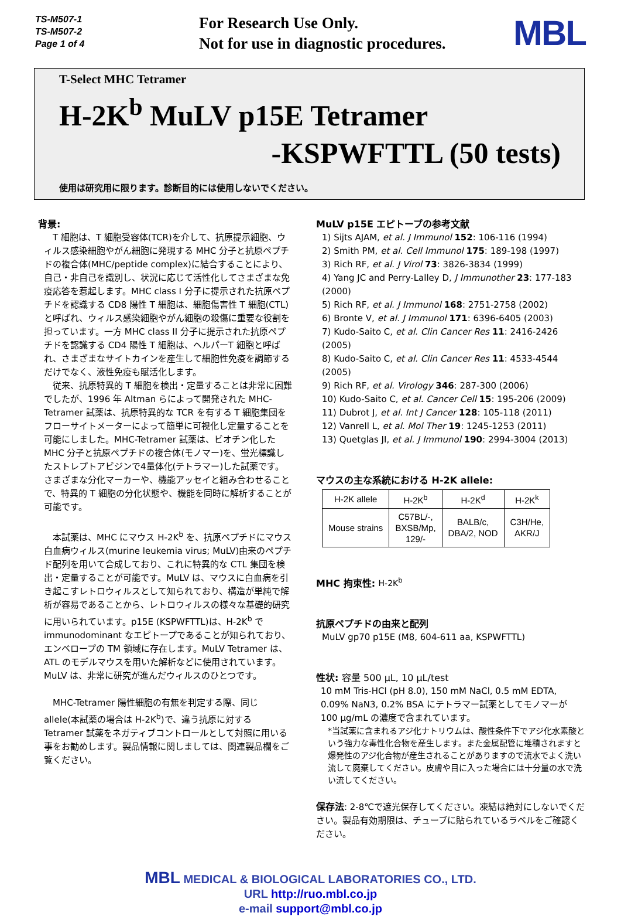TS-M507-1
TS-M507-2
Page 1 of 4
For Research Use Only.
Not for use in diagnostic procedures.
MBL
T-Select MHC Tetramer
H-2K<sup>b</sup> MuLV p15E Tetramer
-KSPWFTTL (50 tests)
使用は研究用に限ります。診断目的には使用しないでください。
背景:
T 細胞は、T 細胞受容体(TCR)を介して、抗原提示細胞、ウィルス感染細胞やがん細胞に発現する MHC 分子と抗原ペプチドの複合体(MHC/peptide complex)に結合することにより、自己・非自己を識別し、状況に応じて活性化してさまざまな免疫応答を惹起します。MHC class I 分子に提示された抗原ペプチドを認識する CD8 陽性 T 細胞は、細胞傷害性 T 細胞(CTL)と呼ばれ、ウィルス感染細胞やがん細胞の殺傷に重要な役割を担っています。一方 MHC class II 分子に提示された抗原ペプチドを認識する CD4 陽性 T 細胞は、ヘルパーT 細胞と呼ばれ、さまざまなサイトカインを産生して細胞性免疫を調節するだけでなく、液性免疫も賦活化します。
従来、抗原特異的 T 細胞を検出・定量することは非常に困難でしたが、1996 年 Altman らによって開発された MHC-Tetramer 試薬は、抗原特異的な TCR を有する T 細胞集団をフローサイトメーターによって簡単に可視化し定量することを可能にしました。MHC-Tetramer 試薬は、ビオチン化した MHC 分子と抗原ペプチドの複合体(モノマー)を、蛍光標識したストレプトアビジンで4量体化(テトラマー)した試薬です。さまざまな分化マーカーや、機能アッセイと組み合わせることで、特異的 T 細胞の分化状態や、機能を同時に解析することが可能です。
本試薬は、MHC にマウス H-2K<sup>b</sup> を、抗原ペプチドにマウス白血病ウィルス(murine leukemia virus; MuLV)由来のペプチド配列を用いて合成しており、これに特異的な CTL 集団を検出・定量することが可能です。MuLV は、マウスに白血病を引き起こすレトロウィルスとして知られており、構造が単純で解析が容易であることから、レトロウィルスの様々な基礎的研究に用いられています。p15E (KSPWFTTL)は、H-2K<sup>b</sup> で immunodominant なエピトープであることが知られており、エンベロープの TM 領域に存在します。MuLV Tetramer は、ATL のモデルマウスを用いた解析などに使用されています。MuLV は、非常に研究が進んだウィルスのひとつです。
MHC-Tetramer 陽性細胞の有無を判定する際、同じ allele(本試薬の場合は H-2K<sup>b</sup>)で、違う抗原に対する Tetramer 試薬をネガティブコントロールとして対照に用いる事をお勧めします。製品情報に関しましては、関連製品欄をご覧ください。
MuLV p15E エピトープの参考文献
1) Sijts AJAM, et al. J Immunol 152: 106-116 (1994)
2) Smith PM, et al. Cell Immunol 175: 189-198 (1997)
3) Rich RF, et al. J Virol 73: 3826-3834 (1999)
4) Yang JC and Perry-Lalley D, J Immunother 23: 177-183 (2000)
5) Rich RF, et al. J Immunol 168: 2751-2758 (2002)
6) Bronte V, et al. J Immunol 171: 6396-6405 (2003)
7) Kudo-Saito C, et al. Clin Cancer Res 11: 2416-2426 (2005)
8) Kudo-Saito C, et al. Clin Cancer Res 11: 4533-4544 (2005)
9) Rich RF, et al. Virology 346: 287-300 (2006)
10) Kudo-Saito C, et al. Cancer Cell 15: 195-206 (2009)
11) Dubrot J, et al. Int J Cancer 128: 105-118 (2011)
12) Vanrell L, et al. Mol Ther 19: 1245-1253 (2011)
13) Quetglas JI, et al. J Immunol 190: 2994-3004 (2013)
マウスの主な系統における H-2K allele:
| H-2K allele | H-2K<sup>b</sup> | H-2K<sup>d</sup> | H-2K<sup>k</sup> |
| --- | --- | --- | --- |
| Mouse strains | C57BL/-, BXSB/Mp, 129/- | BALB/c, DBA/2, NOD | C3H/He, AKR/J |
MHC 拘束性: H-2K<sup>b</sup>
抗原ペプチドの由来と配列
MuLV gp70 p15E (M8, 604-611 aa, KSPWFTTL)
性状: 容量 500 µL, 10 µL/test
10 mM Tris-HCl (pH 8.0), 150 mM NaCl, 0.5 mM EDTA, 0.09% NaN3, 0.2% BSA にテトラマー試薬としてモノマーが 100 µg/mL の濃度で含まれています。
*当試薬に含まれるアジ化ナトリウムは、酸性条件下でアジ化水素酸という強力な毒性化合物を産生します。また金属配管に堆積されますと爆発性のアジ化合物が産生されることがありますので流水でよく洗い流して廃棄してください。皮膚や目に入った場合には十分量の水で洗い流してください。
保存法: 2-8℃で遮光保存してください。凍結は絶対にしないでください。製品有効期限は、チューブに貼られているラベルをご確認ください。
MBL MEDICAL & BIOLOGICAL LABORATORIES CO., LTD.
URL http://ruo.mbl.co.jp
e-mail support@mbl.co.jp